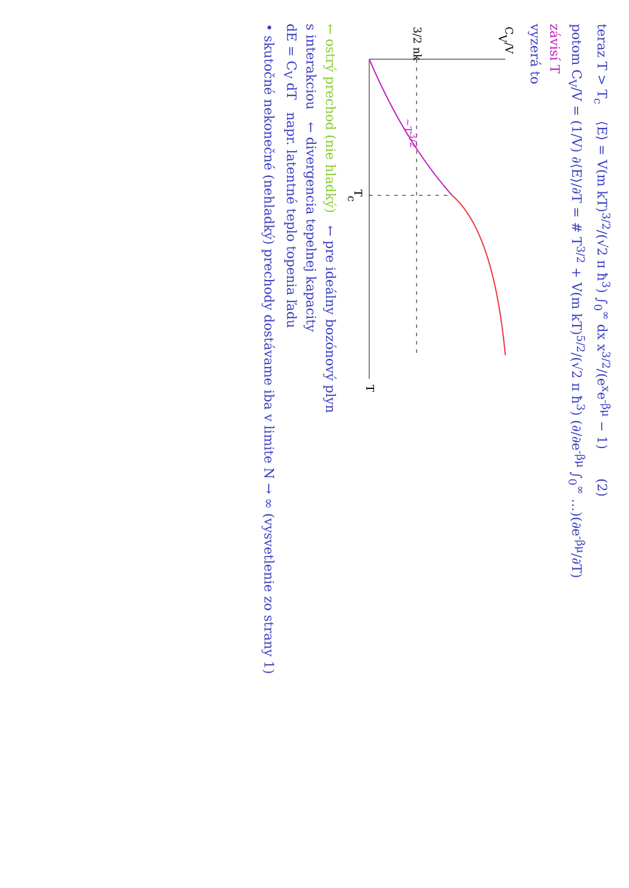teraz T > T<sub>c</sub> ⟨E⟩ = V(m kT)<sup>3/2</sup>/(√2 π ħ<sup>3</sup>) ∫<sub>0</sub><sup>∞</sup> dx x<sup>3/2</sup>/(e<sup>x</sup>e<sup>-βμ</sup> − 1) (2)
potom C<sub>V</sub>/V = (1/V) ∂⟨E⟩/∂T = # T<sup>3/2</sup> + V(m kT)<sup>5/2</sup>/(√2 π ħ<sup>3</sup>) (∂/∂e<sup>-βμ</sup> ∫<sub>0</sub><sup>∞</sup> …)(∂e<sup>-βμ</sup>/∂T)
závisí T
vyzerá to
CV/V
3/2 nk
Tc
T
~T3/2
← ostrý prechod (nie hladký) ← pre ideálny bozónový plyn
s interakciou ← divergencia tepelnej kapacity
dE = C<sub>V</sub> dT napr. latentné teplo topenia ľadu
• skutočné nekonečné (nehladký) prechody dostávame iba v limite N → ∞ (vysvetlenie zo strany 1)